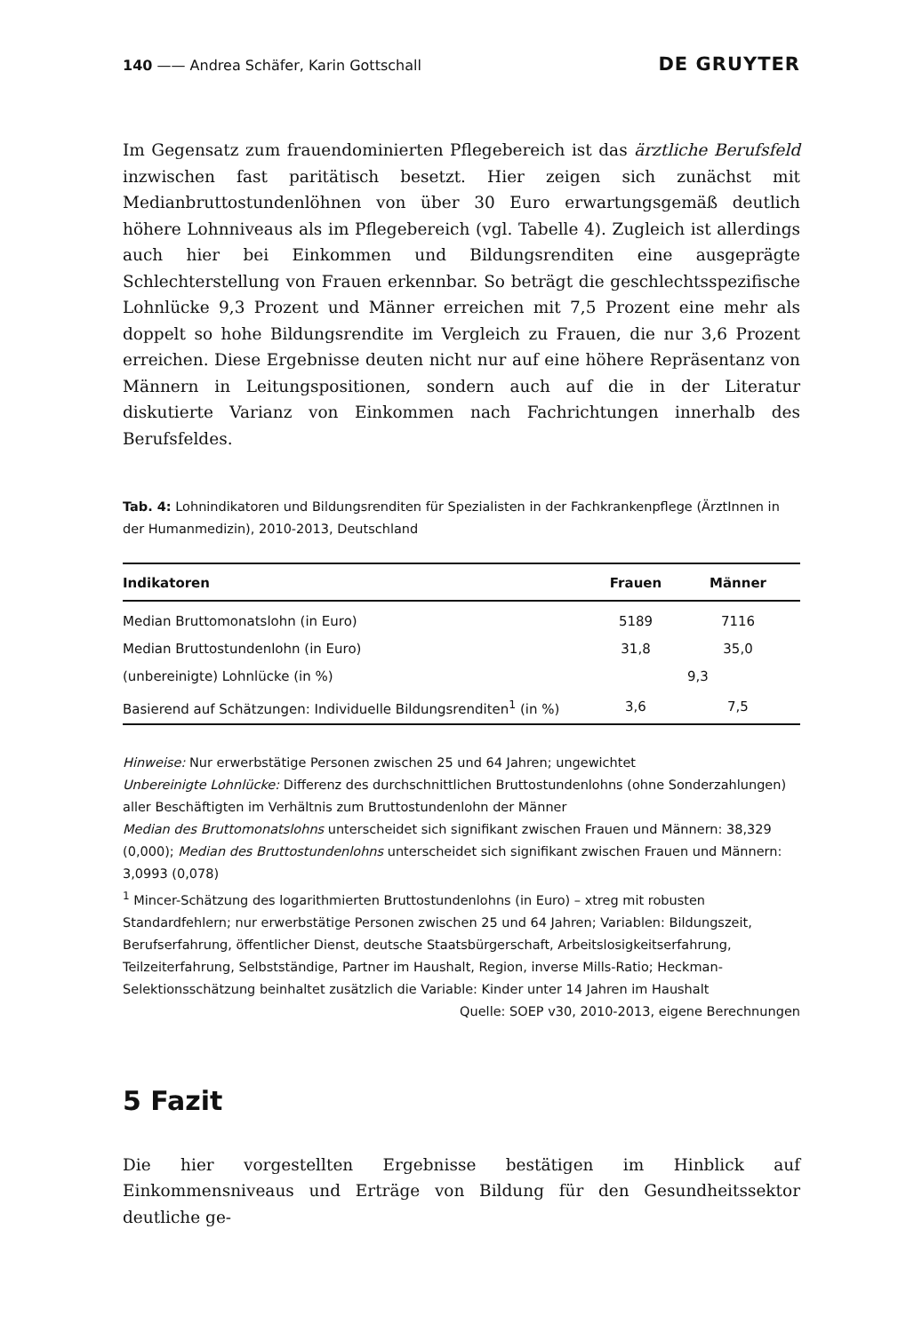140 —— Andrea Schäfer, Karin Gottschall DE GRUYTER
Im Gegensatz zum frauendominierten Pflegebereich ist das ärztliche Berufsfeld inzwischen fast paritätisch besetzt. Hier zeigen sich zunächst mit Medianbruttostundenlöhnen von über 30 Euro erwartungsgemäß deutlich höhere Lohnniveaus als im Pflegebereich (vgl. Tabelle 4). Zugleich ist allerdings auch hier bei Einkommen und Bildungsrenditen eine ausgeprägte Schlechterstellung von Frauen erkennbar. So beträgt die geschlechtsspezifische Lohnlücke 9,3 Prozent und Männer erreichen mit 7,5 Prozent eine mehr als doppelt so hohe Bildungsrendite im Vergleich zu Frauen, die nur 3,6 Prozent erreichen. Diese Ergebnisse deuten nicht nur auf eine höhere Repräsentanz von Männern in Leitungspositionen, sondern auch auf die in der Literatur diskutierte Varianz von Einkommen nach Fachrichtungen innerhalb des Berufsfeldes.
Tab. 4: Lohnindikatoren und Bildungsrenditen für Spezialisten in der Fachkrankenpflege (ÄrztInnen in der Humanmedizin), 2010-2013, Deutschland
| Indikatoren | Frauen | Männer |
| --- | --- | --- |
| Median Bruttomonatslohn (in Euro) | 5189 | 7116 |
| Median Bruttostundenlohn (in Euro) | 31,8 | 35,0 |
| (unbereinigte) Lohnlücke (in %) | 9,3 | |
| Basierend auf Schätzungen: Individuelle Bildungsrenditen<sup>1</sup> (in %) | 3,6 | 7,5 |
Hinweise: Nur erwerbstätige Personen zwischen 25 und 64 Jahren; ungewichtet
Unbereinigte Lohnlücke: Differenz des durchschnittlichen Bruttostundenlohns (ohne Sonderzahlungen) aller Beschäftigten im Verhältnis zum Bruttostundenlohn der Männer
Median des Bruttomonatslohns unterscheidet sich signifikant zwischen Frauen und Männern: 38,329 (0,000); Median des Bruttostundenlohns unterscheidet sich signifikant zwischen Frauen und Männern: 3,0993 (0,078)
<sup>1</sup> Mincer-Schätzung des logarithmierten Bruttostundenlohns (in Euro) – xtreg mit robusten Standardfehlern; nur erwerbstätige Personen zwischen 25 und 64 Jahren; Variablen: Bildungszeit, Berufserfahrung, öffentlicher Dienst, deutsche Staatsbürgerschaft, Arbeitslosigkeitserfahrung, Teilzeiterfahrung, Selbstständige, Partner im Haushalt, Region, inverse Mills-Ratio; Heckman-Selektionsschätzung beinhaltet zusätzlich die Variable: Kinder unter 14 Jahren im Haushalt
Quelle: SOEP v30, 2010-2013, eigene Berechnungen
5 Fazit
Die hier vorgestellten Ergebnisse bestätigen im Hinblick auf Einkommensniveaus und Erträge von Bildung für den Gesundheitssektor deutliche ge-